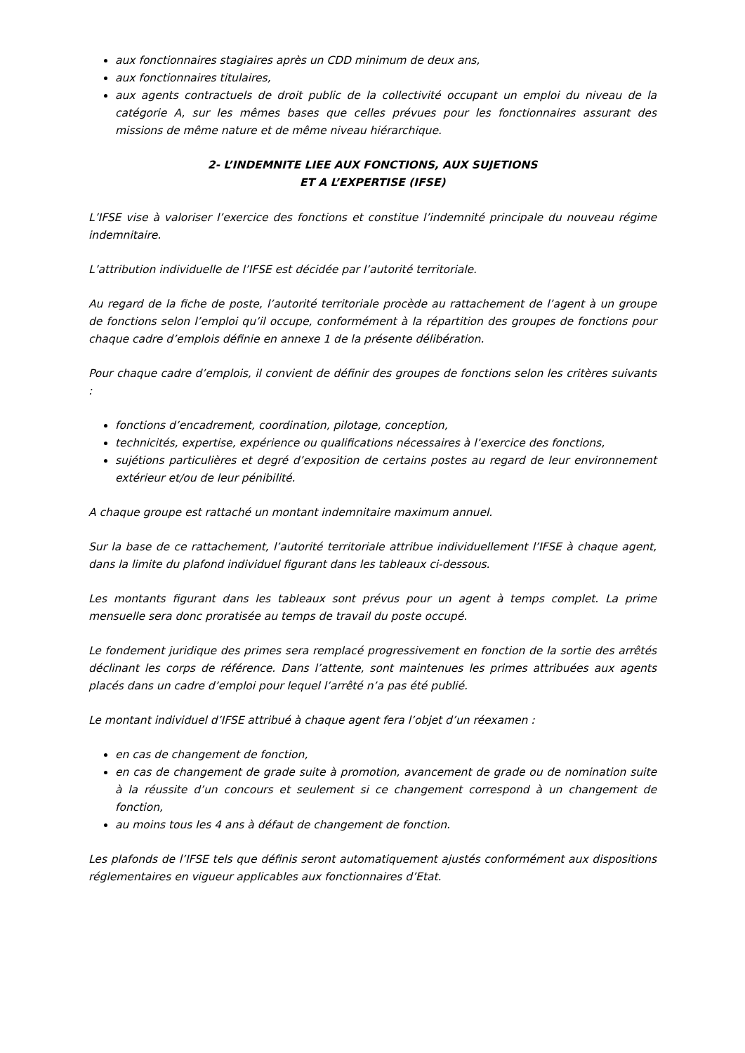aux fonctionnaires stagiaires après un CDD minimum de deux ans,
aux fonctionnaires titulaires,
aux agents contractuels de droit public de la collectivité occupant un emploi du niveau de la catégorie A, sur les mêmes bases que celles prévues pour les fonctionnaires assurant des missions de même nature et de même niveau hiérarchique.
2- L’INDEMNITE LIEE AUX FONCTIONS, AUX SUJETIONS
ET A L’EXPERTISE (IFSE)
L’IFSE vise à valoriser l’exercice des fonctions et constitue l’indemnité principale du nouveau régime indemnitaire.
L’attribution individuelle de l’IFSE est décidée par l’autorité territoriale.
Au regard de la fiche de poste, l’autorité territoriale procède au rattachement de l’agent à un groupe de fonctions selon l’emploi qu’il occupe, conformément à la répartition des groupes de fonctions pour chaque cadre d’emplois définie en annexe 1 de la présente délibération.
Pour chaque cadre d’emplois, il convient de définir des groupes de fonctions selon les critères suivants :
fonctions d’encadrement, coordination, pilotage, conception,
technicités, expertise, expérience ou qualifications nécessaires à l’exercice des fonctions,
sujétions particulières et degré d’exposition de certains postes au regard de leur environnement extérieur et/ou de leur pénibilité.
A chaque groupe est rattaché un montant indemnitaire maximum annuel.
Sur la base de ce rattachement, l’autorité territoriale attribue individuellement l’IFSE à chaque agent, dans la limite du plafond individuel figurant dans les tableaux ci-dessous.
Les montants figurant dans les tableaux sont prévus pour un agent à temps complet. La prime mensuelle sera donc proratisée au temps de travail du poste occupé.
Le fondement juridique des primes sera remplacé progressivement en fonction de la sortie des arrêtés déclinant les corps de référence. Dans l’attente, sont maintenues les primes attribuées aux agents placés dans un cadre d’emploi pour lequel l’arrêté n’a pas été publié.
Le montant individuel d’IFSE attribué à chaque agent fera l’objet d’un réexamen :
en cas de changement de fonction,
en cas de changement de grade suite à promotion, avancement de grade ou de nomination suite à la réussite d’un concours et seulement si ce changement correspond à un changement de fonction,
au moins tous les 4 ans à défaut de changement de fonction.
Les plafonds de l’IFSE tels que définis seront automatiquement ajustés conformément aux dispositions réglementaires en vigueur applicables aux fonctionnaires d’Etat.